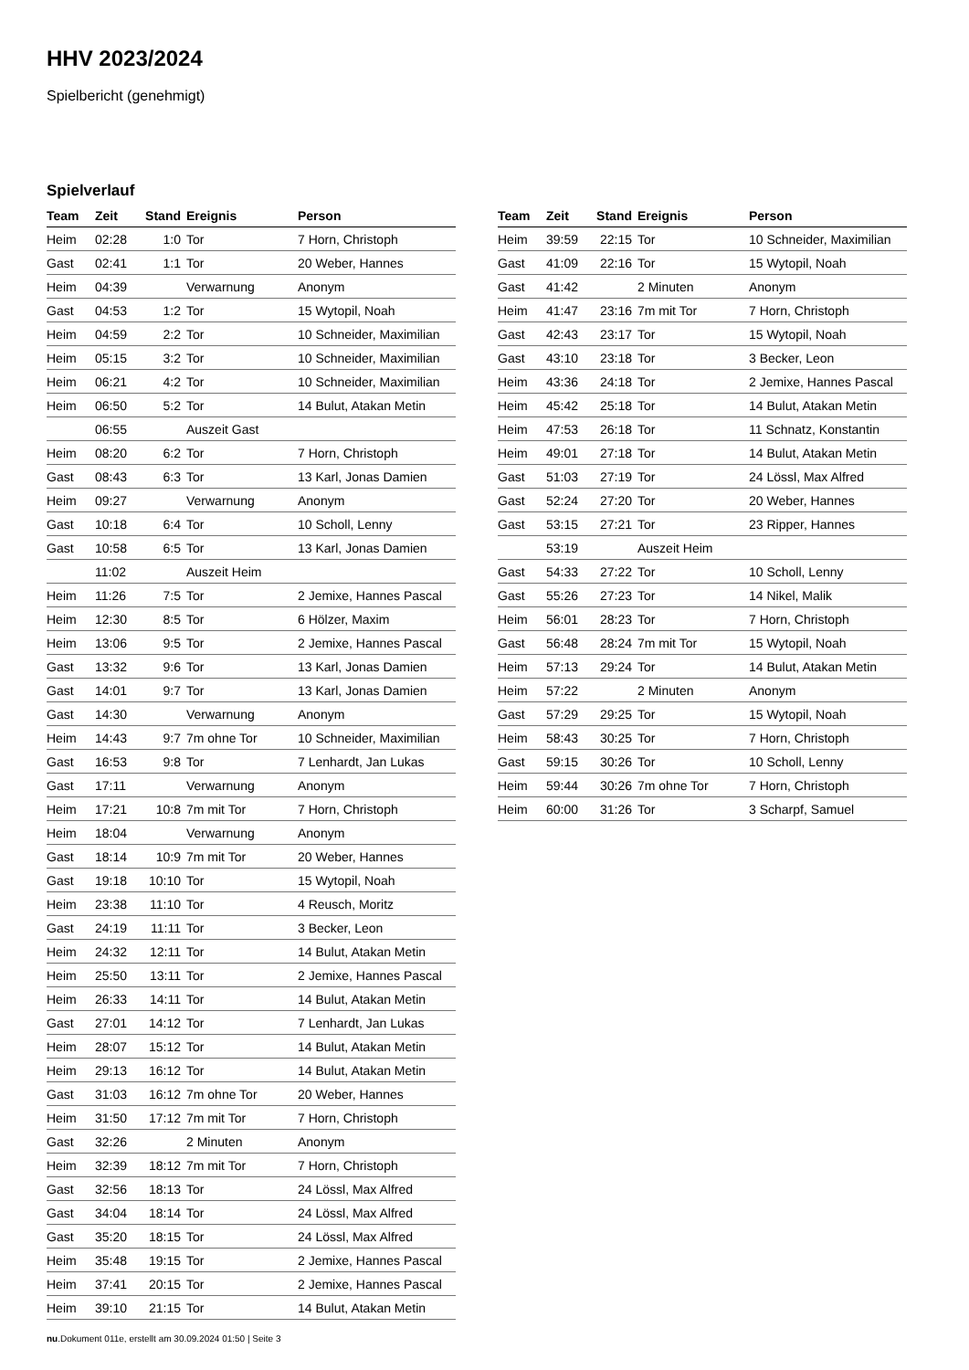HHV 2023/2024
Spielbericht (genehmigt)
Spielverlauf
| Team | Zeit | Stand | Ereignis | Person |
| --- | --- | --- | --- | --- |
| Heim | 02:28 | 1:0 | Tor | 7 Horn, Christoph |
| Gast | 02:41 | 1:1 | Tor | 20 Weber, Hannes |
| Heim | 04:39 | | Verwarnung | Anonym |
| Gast | 04:53 | 1:2 | Tor | 15 Wytopil, Noah |
| Heim | 04:59 | 2:2 | Tor | 10 Schneider, Maximilian |
| Heim | 05:15 | 3:2 | Tor | 10 Schneider, Maximilian |
| Heim | 06:21 | 4:2 | Tor | 10 Schneider, Maximilian |
| Heim | 06:50 | 5:2 | Tor | 14 Bulut, Atakan Metin |
| | 06:55 | | Auszeit Gast | |
| Heim | 08:20 | 6:2 | Tor | 7 Horn, Christoph |
| Gast | 08:43 | 6:3 | Tor | 13 Karl, Jonas Damien |
| Heim | 09:27 | | Verwarnung | Anonym |
| Gast | 10:18 | 6:4 | Tor | 10 Scholl, Lenny |
| Gast | 10:58 | 6:5 | Tor | 13 Karl, Jonas Damien |
| | 11:02 | | Auszeit Heim | |
| Heim | 11:26 | 7:5 | Tor | 2 Jemixe, Hannes Pascal |
| Heim | 12:30 | 8:5 | Tor | 6 Hölzer, Maxim |
| Heim | 13:06 | 9:5 | Tor | 2 Jemixe, Hannes Pascal |
| Gast | 13:32 | 9:6 | Tor | 13 Karl, Jonas Damien |
| Gast | 14:01 | 9:7 | Tor | 13 Karl, Jonas Damien |
| Gast | 14:30 | | Verwarnung | Anonym |
| Heim | 14:43 | 9:7 | 7m ohne Tor | 10 Schneider, Maximilian |
| Gast | 16:53 | 9:8 | Tor | 7 Lenhardt, Jan Lukas |
| Gast | 17:11 | | Verwarnung | Anonym |
| Heim | 17:21 | 10:8 | 7m mit Tor | 7 Horn, Christoph |
| Heim | 18:04 | | Verwarnung | Anonym |
| Gast | 18:14 | 10:9 | 7m mit Tor | 20 Weber, Hannes |
| Gast | 19:18 | 10:10 | Tor | 15 Wytopil, Noah |
| Heim | 23:38 | 11:10 | Tor | 4 Reusch, Moritz |
| Gast | 24:19 | 11:11 | Tor | 3 Becker, Leon |
| Heim | 24:32 | 12:11 | Tor | 14 Bulut, Atakan Metin |
| Heim | 25:50 | 13:11 | Tor | 2 Jemixe, Hannes Pascal |
| Heim | 26:33 | 14:11 | Tor | 14 Bulut, Atakan Metin |
| Gast | 27:01 | 14:12 | Tor | 7 Lenhardt, Jan Lukas |
| Heim | 28:07 | 15:12 | Tor | 14 Bulut, Atakan Metin |
| Heim | 29:13 | 16:12 | Tor | 14 Bulut, Atakan Metin |
| Gast | 31:03 | 16:12 | 7m ohne Tor | 20 Weber, Hannes |
| Heim | 31:50 | 17:12 | 7m mit Tor | 7 Horn, Christoph |
| Gast | 32:26 | | 2 Minuten | Anonym |
| Heim | 32:39 | 18:12 | 7m mit Tor | 7 Horn, Christoph |
| Gast | 32:56 | 18:13 | Tor | 24 Lössl, Max Alfred |
| Gast | 34:04 | 18:14 | Tor | 24 Lössl, Max Alfred |
| Gast | 35:20 | 18:15 | Tor | 24 Lössl, Max Alfred |
| Heim | 35:48 | 19:15 | Tor | 2 Jemixe, Hannes Pascal |
| Heim | 37:41 | 20:15 | Tor | 2 Jemixe, Hannes Pascal |
| Heim | 39:10 | 21:15 | Tor | 14 Bulut, Atakan Metin |
| Team | Zeit | Stand | Ereignis | Person |
| --- | --- | --- | --- | --- |
| Heim | 39:59 | 22:15 | Tor | 10 Schneider, Maximilian |
| Gast | 41:09 | 22:16 | Tor | 15 Wytopil, Noah |
| Gast | 41:42 | | 2 Minuten | Anonym |
| Heim | 41:47 | 23:16 | 7m mit Tor | 7 Horn, Christoph |
| Gast | 42:43 | 23:17 | Tor | 15 Wytopil, Noah |
| Gast | 43:10 | 23:18 | Tor | 3 Becker, Leon |
| Heim | 43:36 | 24:18 | Tor | 2 Jemixe, Hannes Pascal |
| Heim | 45:42 | 25:18 | Tor | 14 Bulut, Atakan Metin |
| Heim | 47:53 | 26:18 | Tor | 11 Schnatz, Konstantin |
| Heim | 49:01 | 27:18 | Tor | 14 Bulut, Atakan Metin |
| Gast | 51:03 | 27:19 | Tor | 24 Lössl, Max Alfred |
| Gast | 52:24 | 27:20 | Tor | 20 Weber, Hannes |
| Gast | 53:15 | 27:21 | Tor | 23 Ripper, Hannes |
| | 53:19 | | Auszeit Heim | |
| Gast | 54:33 | 27:22 | Tor | 10 Scholl, Lenny |
| Gast | 55:26 | 27:23 | Tor | 14 Nikel, Malik |
| Heim | 56:01 | 28:23 | Tor | 7 Horn, Christoph |
| Gast | 56:48 | 28:24 | 7m mit Tor | 15 Wytopil, Noah |
| Heim | 57:13 | 29:24 | Tor | 14 Bulut, Atakan Metin |
| Heim | 57:22 | | 2 Minuten | Anonym |
| Gast | 57:29 | 29:25 | Tor | 15 Wytopil, Noah |
| Heim | 58:43 | 30:25 | Tor | 7 Horn, Christoph |
| Gast | 59:15 | 30:26 | Tor | 10 Scholl, Lenny |
| Heim | 59:44 | 30:26 | 7m ohne Tor | 7 Horn, Christoph |
| Heim | 60:00 | 31:26 | Tor | 3 Scharpf, Samuel |
nu.Dokument 011e, erstellt am 30.09.2024 01:50 | Seite 3